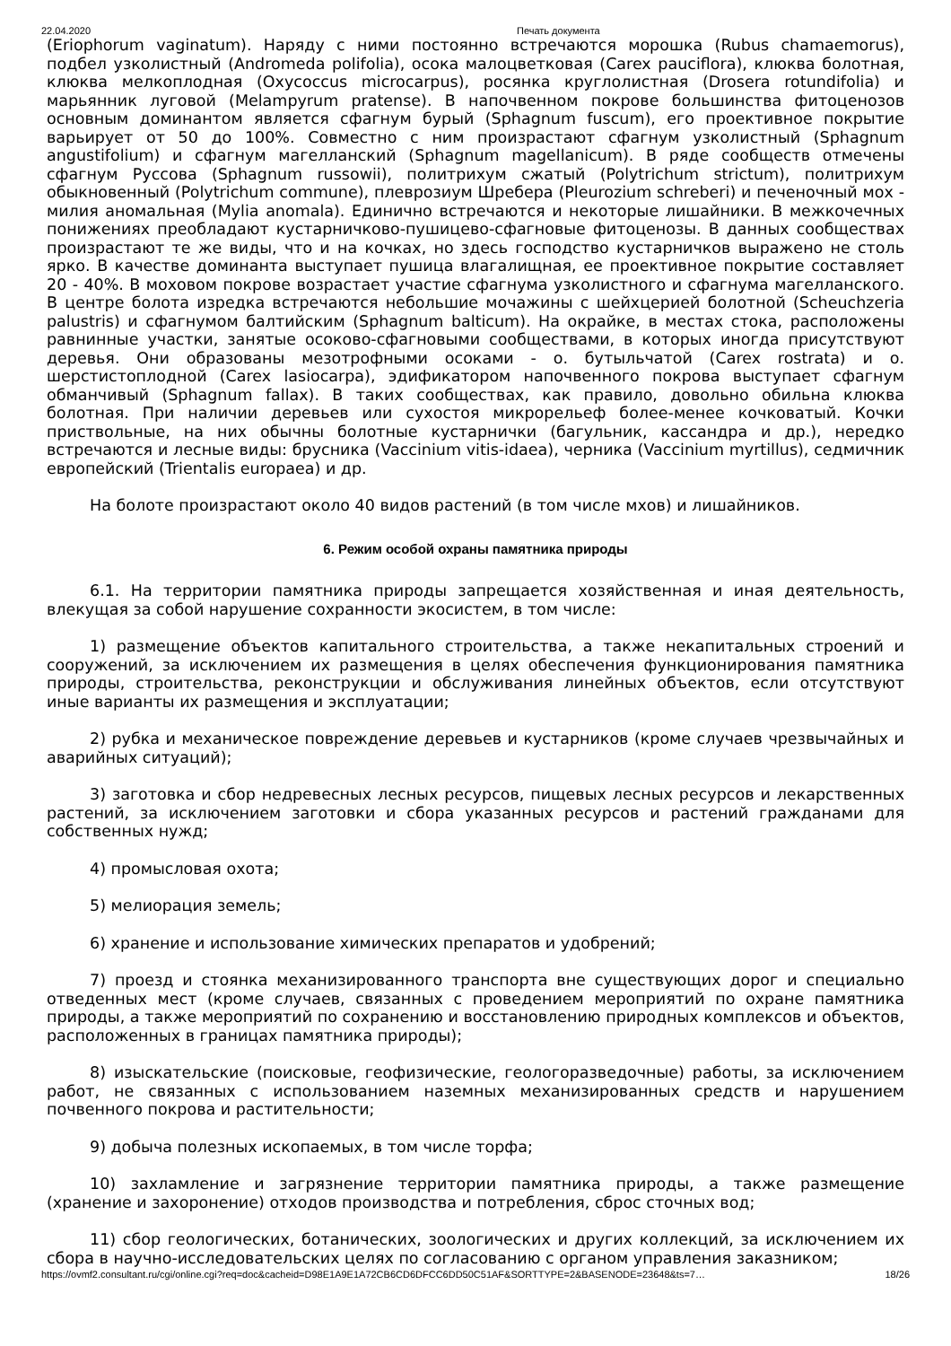22.04.2020 Печать документа
(Eriophorum vaginatum). Наряду с ними постоянно встречаются морошка (Rubus chamaemorus), подбел узколистный (Andromeda polifolia), осока малоцветковая (Carex pauciflora), клюква болотная, клюква мелкоплодная (Oxycoccus microcarpus), росянка круглолистная (Drosera rotundifolia) и марьянник луговой (Melampyrum pratense). В напочвенном покрове большинства фитоценозов основным доминантом является сфагнум бурый (Sphagnum fuscum), его проективное покрытие варьирует от 50 до 100%. Совместно с ним произрастают сфагнум узколистный (Sphagnum angustifolium) и сфагнум магелланский (Sphagnum magellanicum). В ряде сообществ отмечены сфагнум Руссова (Sphagnum russowii), политрихум сжатый (Polytrichum strictum), политрихум обыкновенный (Polytrichum commune), плеврозиум Шребера (Pleurozium schreberi) и печеночный мох - милия аномальная (Mylia anomala). Единично встречаются и некоторые лишайники. В межкочечных понижениях преобладают кустарничково-пушицево-сфагновые фитоценозы. В данных сообществах произрастают те же виды, что и на кочках, но здесь господство кустарничков выражено не столь ярко. В качестве доминанта выступает пушица влагалищная, ее проективное покрытие составляет 20 - 40%. В моховом покрове возрастает участие сфагнума узколистного и сфагнума магелланского. В центре болота изредка встречаются небольшие мочажины с шейхцерией болотной (Scheuchzeria palustris) и сфагнумом балтийским (Sphagnum balticum). На окрайке, в местах стока, расположены равнинные участки, занятые осоково-сфагновыми сообществами, в которых иногда присутствуют деревья. Они образованы мезотрофными осоками - о. бутыльчатой (Carex rostrata) и о. шерстистоплодной (Carex lasiocarpa), эдификатором напочвенного покрова выступает сфагнум обманчивый (Sphagnum fallax). В таких сообществах, как правило, довольно обильна клюква болотная. При наличии деревьев или сухостоя микрорельеф более-менее кочковатый. Кочки приствольные, на них обычны болотные кустарнички (багульник, кассандра и др.), нередко встречаются и лесные виды: брусника (Vaccinium vitis-idaea), черника (Vaccinium myrtillus), седмичник европейский (Trientalis europaea) и др.
На болоте произрастают около 40 видов растений (в том числе мхов) и лишайников.
6. Режим особой охраны памятника природы
6.1. На территории памятника природы запрещается хозяйственная и иная деятельность, влекущая за собой нарушение сохранности экосистем, в том числе:
1) размещение объектов капитального строительства, а также некапитальных строений и сооружений, за исключением их размещения в целях обеспечения функционирования памятника природы, строительства, реконструкции и обслуживания линейных объектов, если отсутствуют иные варианты их размещения и эксплуатации;
2) рубка и механическое повреждение деревьев и кустарников (кроме случаев чрезвычайных и аварийных ситуаций);
3) заготовка и сбор недревесных лесных ресурсов, пищевых лесных ресурсов и лекарственных растений, за исключением заготовки и сбора указанных ресурсов и растений гражданами для собственных нужд;
4) промысловая охота;
5) мелиорация земель;
6) хранение и использование химических препаратов и удобрений;
7) проезд и стоянка механизированного транспорта вне существующих дорог и специально отведенных мест (кроме случаев, связанных с проведением мероприятий по охране памятника природы, а также мероприятий по сохранению и восстановлению природных комплексов и объектов, расположенных в границах памятника природы);
8) изыскательские (поисковые, геофизические, геологоразведочные) работы, за исключением работ, не связанных с использованием наземных механизированных средств и нарушением почвенного покрова и растительности;
9) добыча полезных ископаемых, в том числе торфа;
10) захламление и загрязнение территории памятника природы, а также размещение (хранение и захоронение) отходов производства и потребления, сброс сточных вод;
11) сбор геологических, ботанических, зоологических и других коллекций, за исключением их сбора в научно-исследовательских целях по согласованию с органом управления заказником;
https://ovmf2.consultant.ru/cgi/online.cgi?req=doc&cacheid=D98E1A9E1A72CB6CD6DFCC6DD50C51AF&SORTTYPE=2&BASENODE=23648&ts=7… 18/26